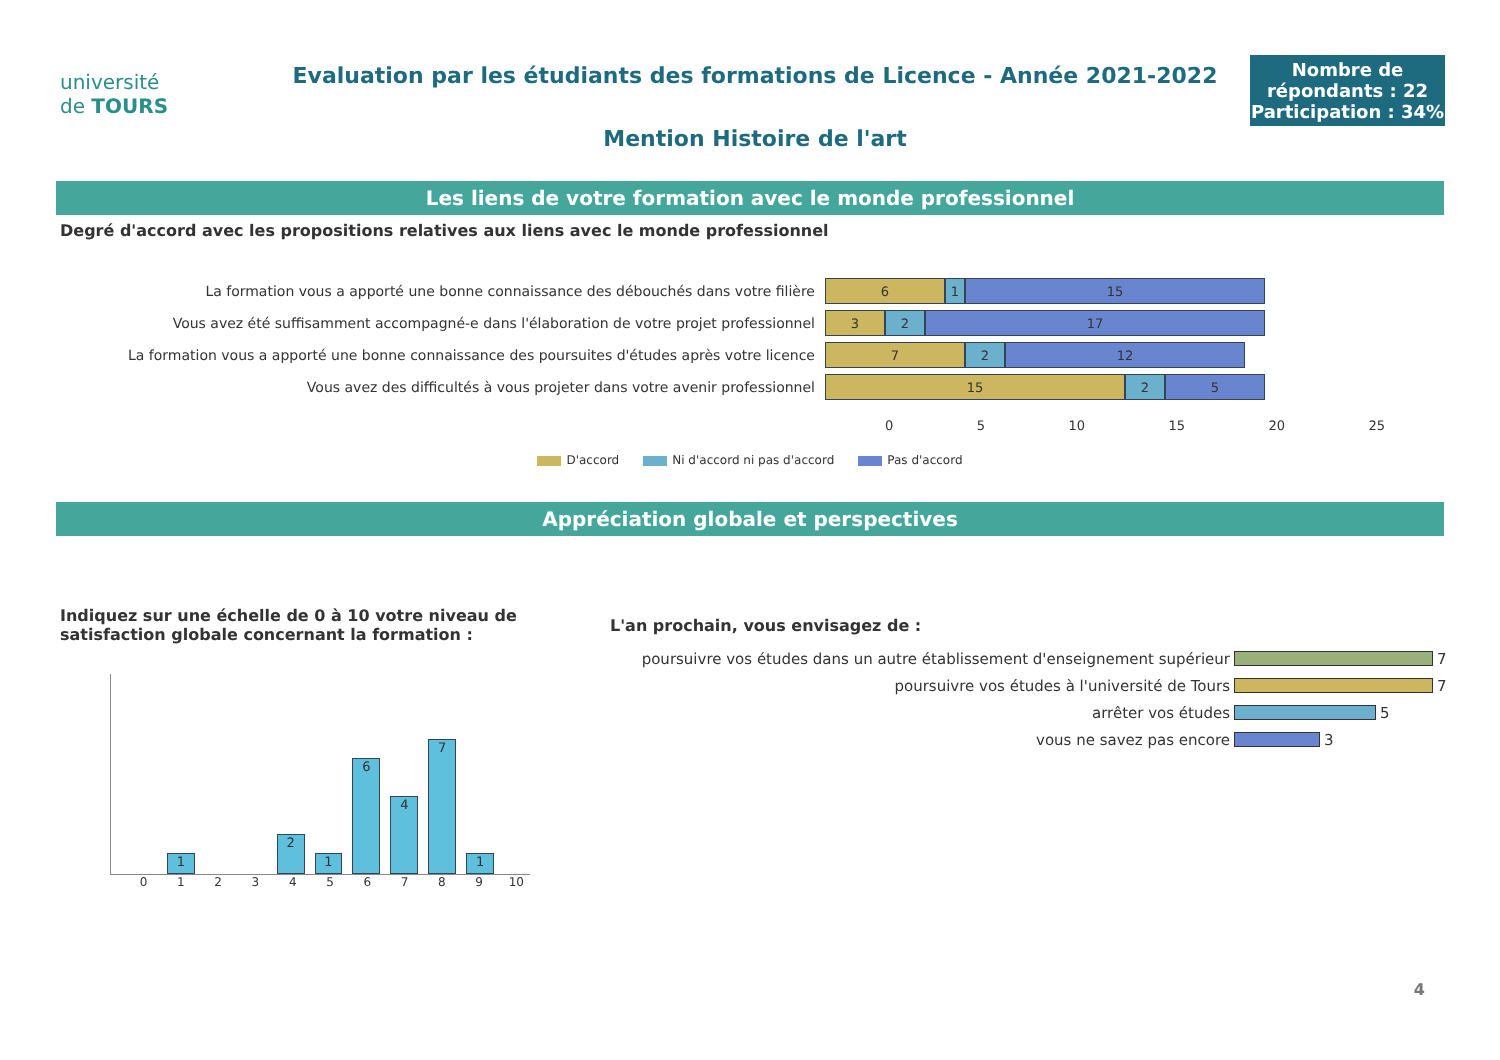université
de TOURS
Evaluation par les étudiants des formations de Licence - Année 2021-2022
Mention Histoire de l'art
Nombre de répondants : 22
Participation : 34%
Les liens de votre formation avec le monde professionnel
Degré d'accord avec les propositions relatives aux liens avec le monde professionnel
La formation vous a apporté une bonne connaissance des débouchés dans votre filière
6 1 15
Vous avez été suffisamment accompagné-e dans l'élaboration de votre projet professionnel
3 2 17
La formation vous a apporté une bonne connaissance des poursuites d'études après votre licence
7 2 12
Vous avez des difficultés à vous projeter dans votre avenir professionnel
15 2 5
0 5 10 15 20 25
D'accord Ni d'accord ni pas d'accord Pas d'accord
Appréciation globale et perspectives
Indiquez sur une échelle de 0 à 10 votre niveau de satisfaction globale concernant la formation :
1
2
1
6
4
7
1
0123456789 10
L'an prochain, vous envisagez de :
poursuivre vos études dans un autre établissement d'enseignement supérieur
7
poursuivre vos études à l'université de Tours
7
arrêter vos études
5
vous ne savez pas encore
3
4